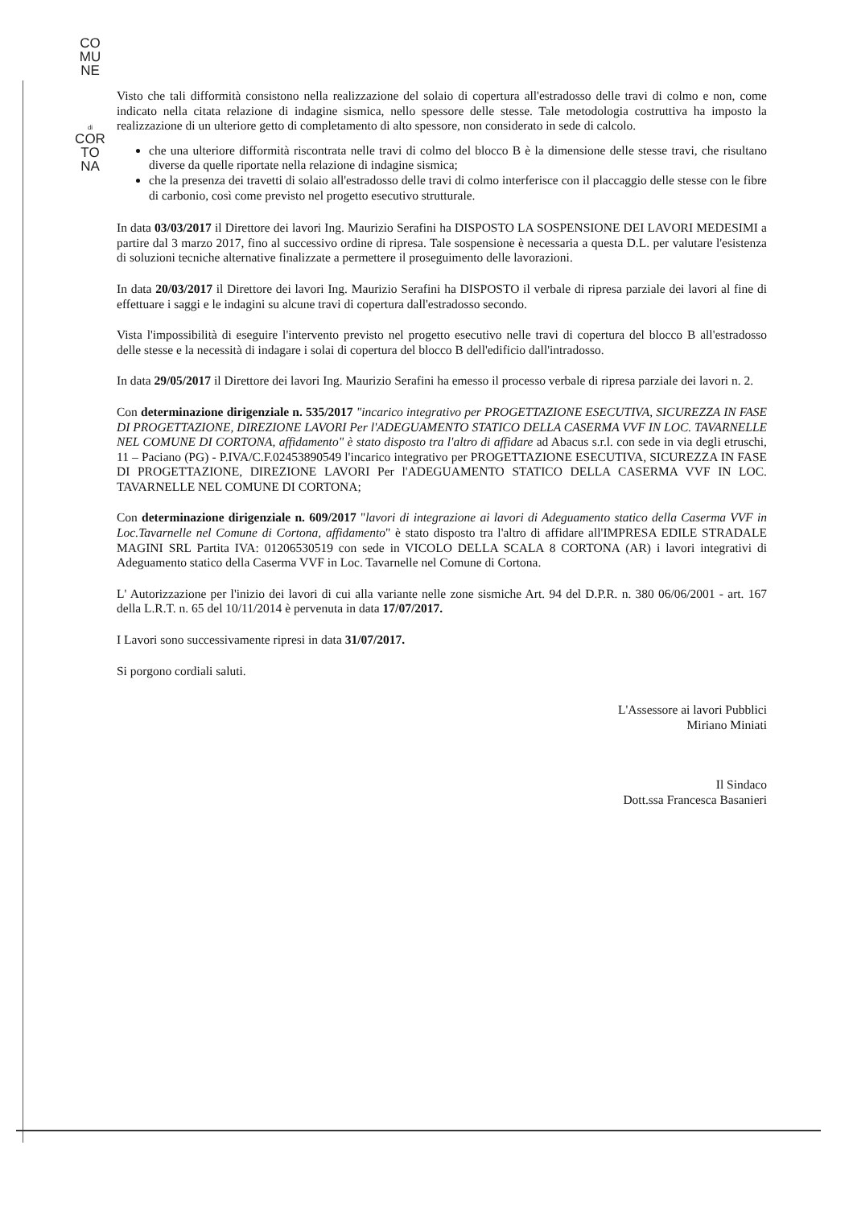CO
MU
NE
di
COR
TO
NA
Visto che tali difformità consistono nella realizzazione del solaio di copertura all'estradosso delle travi di colmo e non, come indicato nella citata relazione di indagine sismica, nello spessore delle stesse. Tale metodologia costruttiva ha imposto la realizzazione di un ulteriore getto di completamento di alto spessore, non considerato in sede di calcolo.
che una ulteriore difformità riscontrata nelle travi di colmo del blocco B è la dimensione delle stesse travi, che risultano diverse da quelle riportate nella relazione di indagine sismica;
che la presenza dei travetti di solaio all'estradosso delle travi di colmo interferisce con il placcaggio delle stesse con le fibre di carbonio, così come previsto nel progetto esecutivo strutturale.
In data 03/03/2017 il Direttore dei lavori Ing. Maurizio Serafini ha DISPOSTO LA SOSPENSIONE DEI LAVORI MEDESIMI a partire dal 3 marzo 2017, fino al successivo ordine di ripresa. Tale sospensione è necessaria a questa D.L. per valutare l'esistenza di soluzioni tecniche alternative finalizzate a permettere il proseguimento delle lavorazioni.
In data 20/03/2017 il Direttore dei lavori Ing. Maurizio Serafini ha DISPOSTO il verbale di ripresa parziale dei lavori al fine di effettuare i saggi e le indagini su alcune travi di copertura dall'estradosso secondo.
Vista l'impossibilità di eseguire l'intervento previsto nel progetto esecutivo nelle travi di copertura del blocco B all'estradosso delle stesse e la necessità di indagare i solai di copertura del blocco B dell'edificio dall'intradosso.
In data 29/05/2017 il Direttore dei lavori Ing. Maurizio Serafini ha emesso il processo verbale di ripresa parziale dei lavori n. 2.
Con determinazione dirigenziale n. 535/2017 "incarico integrativo per PROGETTAZIONE ESECUTIVA, SICUREZZA IN FASE DI PROGETTAZIONE, DIREZIONE LAVORI Per l'ADEGUAMENTO STATICO DELLA CASERMA VVF IN LOC. TAVARNELLE NEL COMUNE DI CORTONA, affidamento" è stato disposto tra l'altro di affidare ad Abacus s.r.l. con sede in via degli etruschi, 11 – Paciano (PG) - P.IVA/C.F.02453890549 l'incarico integrativo per PROGETTAZIONE ESECUTIVA, SICUREZZA IN FASE DI PROGETTAZIONE, DIREZIONE LAVORI Per l'ADEGUAMENTO STATICO DELLA CASERMA VVF IN LOC. TAVARNELLE NEL COMUNE DI CORTONA;
Con determinazione dirigenziale n. 609/2017 "lavori di integrazione ai lavori di Adeguamento statico della Caserma VVF in Loc.Tavarnelle nel Comune di Cortona, affidamento" è stato disposto tra l'altro di affidare all'IMPRESA EDILE STRADALE MAGINI SRL Partita IVA: 01206530519 con sede in VICOLO DELLA SCALA 8 CORTONA (AR) i lavori integrativi di Adeguamento statico della Caserma VVF in Loc. Tavarnelle nel Comune di Cortona.
L' Autorizzazione per l'inizio dei lavori di cui alla variante nelle zone sismiche Art. 94 del D.P.R. n. 380 06/06/2001 - art. 167 della L.R.T. n. 65 del 10/11/2014 è pervenuta in data 17/07/2017.
I Lavori sono successivamente ripresi in data 31/07/2017.
Si porgono cordiali saluti.
L'Assessore ai lavori Pubblici
Miriano Miniati
Il Sindaco
Dott.ssa Francesca Basanieri